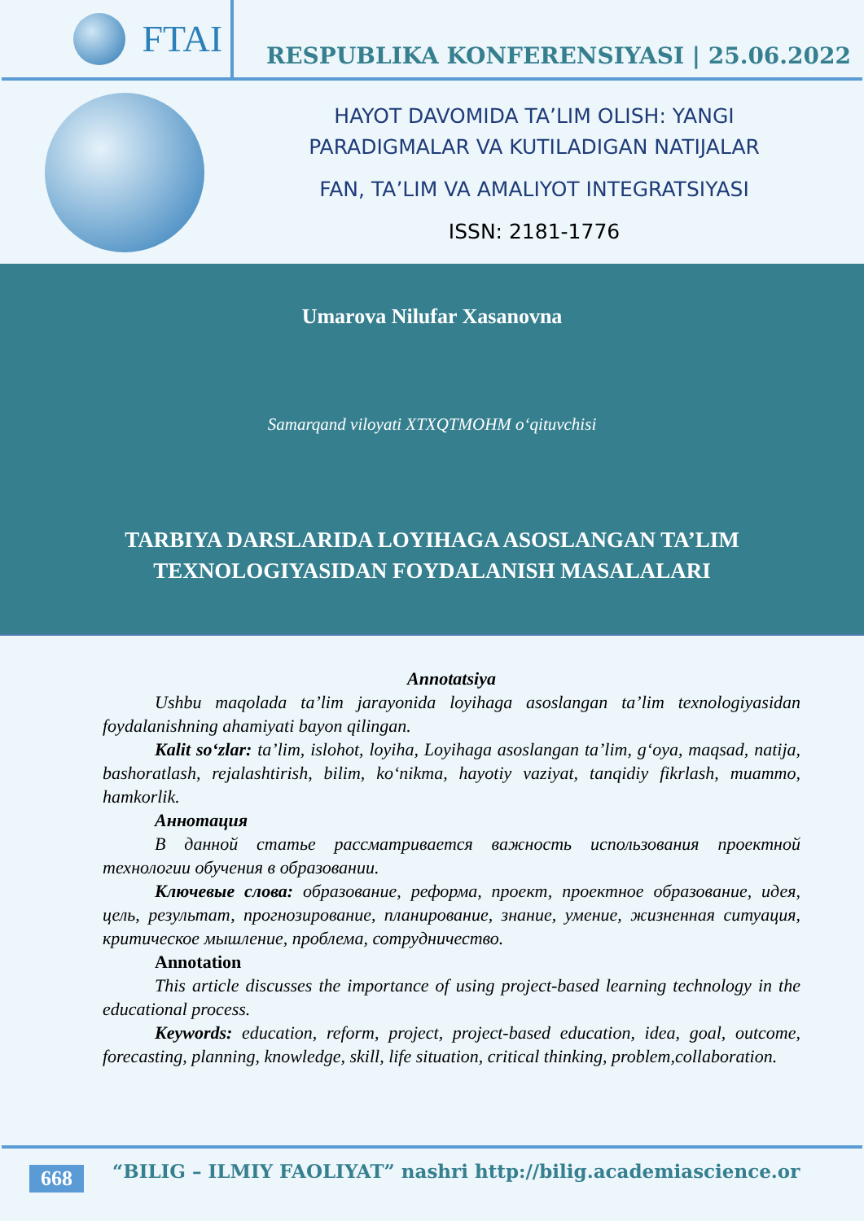FTAI
RESPUBLIKA KONFERENSIYASI | 25.06.2022
HAYOT DAVOMIDA TA’LIM OLISH: YANGI
PARADIGMALAR VA KUTILADIGAN NATIJALAR
FAN, TA’LIM VA AMALIYOT INTEGRATSIYASI
ISSN: 2181-1776
Umarova Nilufar Xasanovna
Samarqand viloyati XTXQTMOHM o‘qituvchisi
TARBIYA DARSLARIDA LOYIHAGA ASOSLANGAN TA’LIM
TEXNOLOGIYASIDAN FOYDALANISH MASALALARI
Annotatsiya
Ushbu maqolada ta’lim jarayonida loyihaga asoslangan ta’lim texnologiyasidan foydalanishning ahamiyati bayon qilingan.
Kalit so‘zlar: ta’lim, islohot, loyiha, Loyihaga asoslangan ta’lim, g‘oya, maqsad, natija, bashoratlash, rejalashtirish, bilim, ko‘nikma, hayotiy vaziyat, tanqidiy fikrlash, muammo, hamkorlik.
Аннотация
В данной статье рассматривается важность использования проектной технологии обучения в образовании.
Ключевые слова: образование, реформа, проект, проектное образование, идея, цель, результат, прогнозирование, планирование, знание, умение, жизненная ситуация, критическое мышление, проблема, сотрудничество.
Annotation
This article discusses the importance of using project-based learning technology in the educational process.
Keywords: education, reform, project, project-based education, idea, goal, outcome, forecasting, planning, knowledge, skill, life situation, critical thinking, problem,collaboration.
668 “BILIG – ILMIY FAOLIYAT” nashri http://bilig.academiascience.or